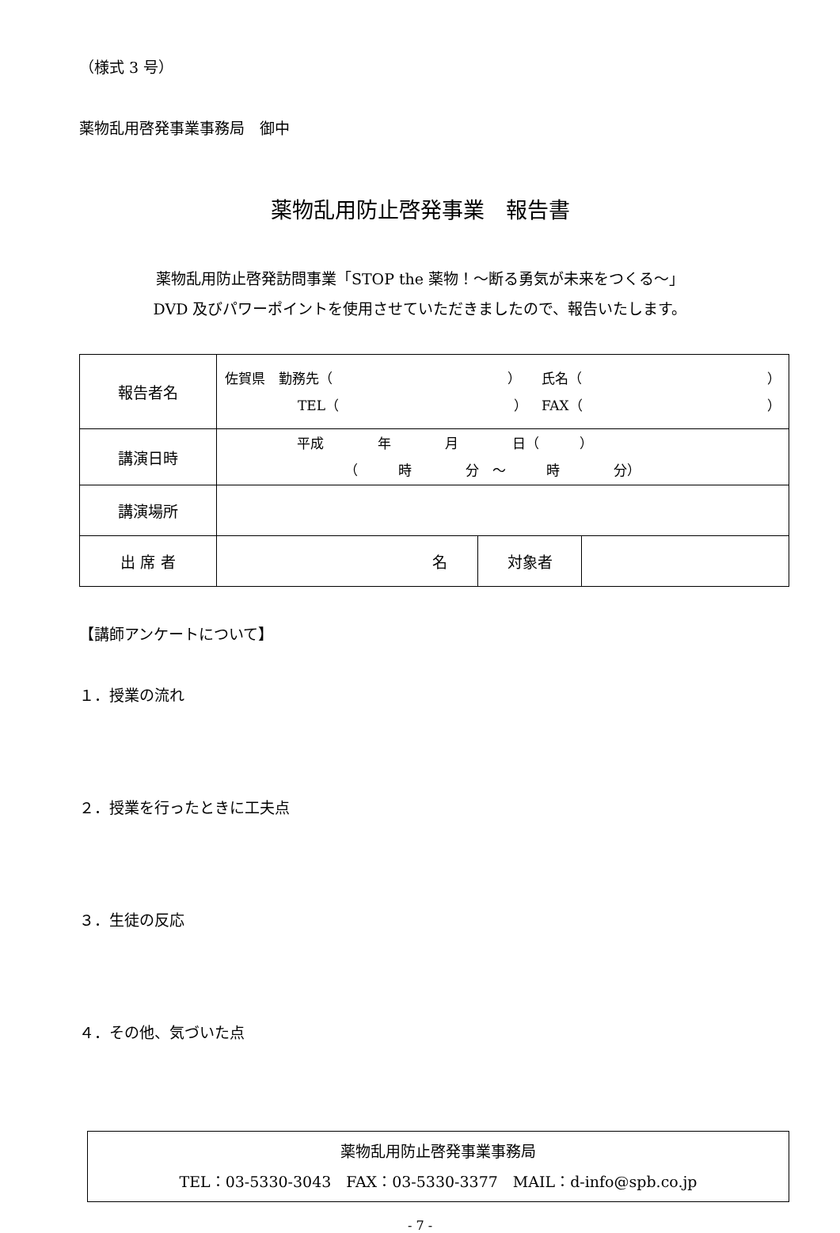（様式 3 号）
薬物乱用啓発事業事務局　御中
薬物乱用防止啓発事業　報告書
薬物乱用防止啓発訪問事業「STOP the 薬物！～断る勇気が未来をつくる～」
DVD 及びパワーポイントを使用させていただきましたので、報告いたします。
| 報告者名 | 佐賀県 勤務先（ ） 氏名（ ） TEL（ ） FAX（ ） | | |
| 講演日時 | 平成 年 月 日（ ） （ 時 分 ～ 時 分） | | |
| 講演場所 | | | |
| 出 席 者 | 名 | 対象者 | |
【講師アンケートについて】
１．授業の流れ
２．授業を行ったときに工夫点
３．生徒の反応
４．その他、気づいた点
薬物乱用防止啓発事業事務局
TEL：03-5330-3043　FAX：03-5330-3377　MAIL：d-info@spb.co.jp
- 7 -